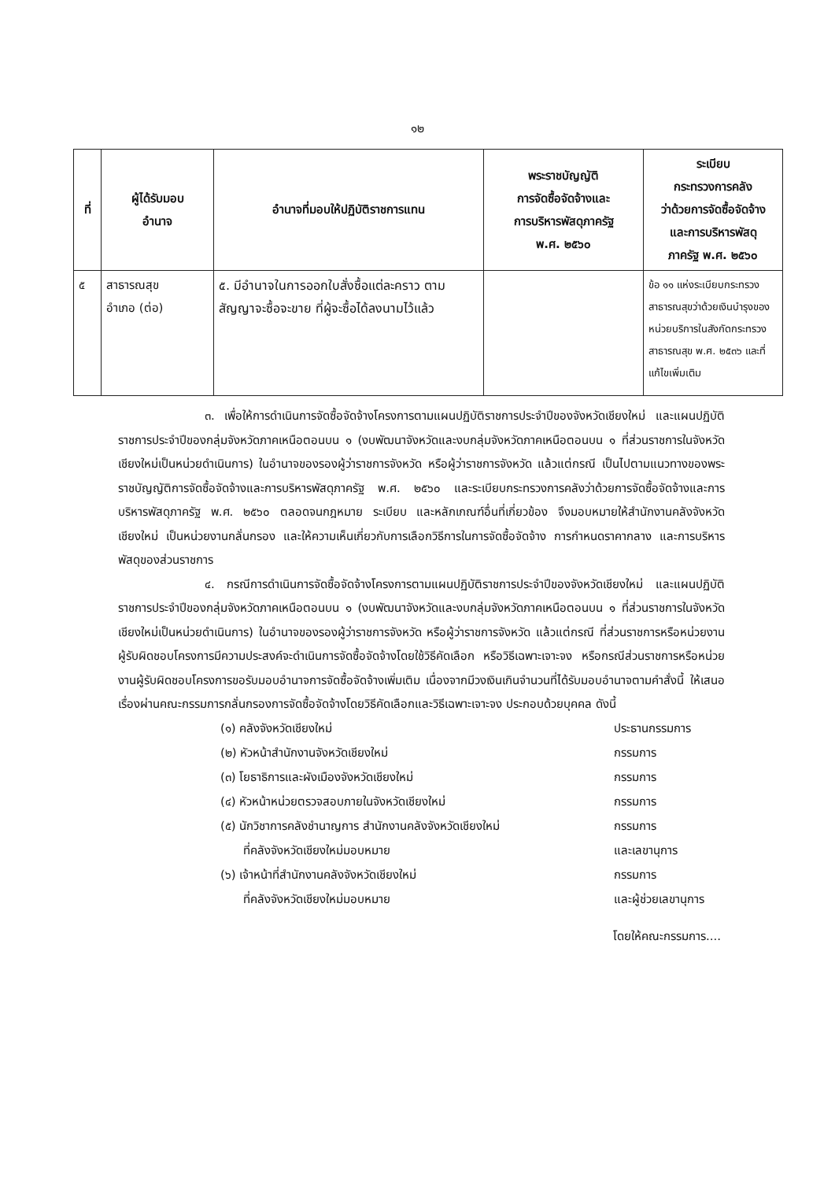๑๒
| ที่ | ผู้ได้รับมอบ อำนาจ | อำนาจที่มอบให้ปฏิบัติราชการแทน | พระราชบัญญัติ การจัดซื้อจัดจ้างและ การบริหารพัสดุภาครัฐ พ.ศ. ๒๕๖๐ | ระเบียบ กระทรวงการคลัง ว่าด้วยการจัดซื้อจัดจ้าง และการบริหารพัสดุ ภาครัฐ พ.ศ. ๒๕๖๐ |
| --- | --- | --- | --- | --- |
| ๕ | สาธารณสุข อำเภอ (ต่อ) | ๕. มีอำนาจในการออกใบสั่งซื้อแต่ละคราว ตามสัญญาจะซื้อจะขาย ที่ผู้จะซื้อได้ลงนามไว้แล้ว | | ข้อ ๑๑ แห่งระเบียบกระทรวงสาธารณสุขว่าด้วยเงินบำรุงของหน่วยบริการในสังกัดกระทรวงสาธารณสุข พ.ศ. ๒๕๓๖ และที่แก้ไขเพิ่มเติม |
๓. เพื่อให้การดำเนินการจัดซื้อจัดจ้างโครงการตามแผนปฏิบัติราชการประจำปีของจังหวัดเชียงใหม่ และแผนปฏิบัติราชการประจำปีของกลุ่มจังหวัดภาคเหนือตอนบน ๑ (งบพัฒนาจังหวัดและงบกลุ่มจังหวัดภาคเหนือตอนบน ๑ ที่ส่วนราชการในจังหวัดเชียงใหม่เป็นหน่วยดำเนินการ) ในอำนาจของรองผู้ว่าราชการจังหวัด หรือผู้ว่าราชการจังหวัด แล้วแต่กรณี เป็นไปตามแนวทางของพระราชบัญญัติการจัดซื้อจัดจ้างและการบริหารพัสดุภาครัฐ พ.ศ. ๒๕๖๐ และระเบียบกระทรวงการคลังว่าด้วยการจัดซื้อจัดจ้างและการบริหารพัสดุภาครัฐ พ.ศ. ๒๕๖๐ ตลอดจนกฎหมาย ระเบียบ และหลักเกณฑ์อื่นที่เกี่ยวข้อง จึงมอบหมายให้สำนักงานคลังจังหวัดเชียงใหม่ เป็นหน่วยงานกลั่นกรอง และให้ความเห็นเกี่ยวกับการเลือกวิธีการในการจัดซื้อจัดจ้าง การกำหนดราคากลาง และการบริหารพัสดุของส่วนราชการ
๔. กรณีการดำเนินการจัดซื้อจัดจ้างโครงการตามแผนปฏิบัติราชการประจำปีของจังหวัดเชียงใหม่ และแผนปฏิบัติราชการประจำปีของกลุ่มจังหวัดภาคเหนือตอนบน ๑ (งบพัฒนาจังหวัดและงบกลุ่มจังหวัดภาคเหนือตอนบน ๑ ที่ส่วนราชการในจังหวัดเชียงใหม่เป็นหน่วยดำเนินการ) ในอำนาจของรองผู้ว่าราชการจังหวัด หรือผู้ว่าราชการจังหวัด แล้วแต่กรณี ที่ส่วนราชการหรือหน่วยงานผู้รับผิดชอบโครงการมีความประสงค์จะดำเนินการจัดซื้อจัดจ้างโดยใช้วิธีคัดเลือก หรือวิธีเฉพาะเจาะจง หรือกรณีส่วนราชการหรือหน่วยงานผู้รับผิดชอบโครงการขอรับมอบอำนาจการจัดซื้อจัดจ้างเพิ่มเติม เนื่องจากมีวงเงินเกินจำนวนที่ได้รับมอบอำนาจตามคำสั่งนี้ ให้เสนอเรื่องผ่านคณะกรรมการกลั่นกรองการจัดซื้อจัดจ้างโดยวิธีคัดเลือกและวิธีเฉพาะเจาะจง ประกอบด้วยบุคคล ดังนี้
(๑) คลังจังหวัดเชียงใหม่ ประธานกรรมการ
(๒) หัวหน้าสำนักงานจังหวัดเชียงใหม่ กรรมการ
(๓) โยธาธิการและผังเมืองจังหวัดเชียงใหม่ กรรมการ
(๔) หัวหน้าหน่วยตรวจสอบภายในจังหวัดเชียงใหม่ กรรมการ
(๕) นักวิชาการคลังชำนาญการ สำนักงานคลังจังหวัดเชียงใหม่
ที่คลังจังหวัดเชียงใหม่มอบหมาย กรรมการ
และเลขานุการ
(๖) เจ้าหน้าที่สำนักงานคลังจังหวัดเชียงใหม่
ที่คลังจังหวัดเชียงใหม่มอบหมาย กรรมการ
และผู้ช่วยเลขานุการ
โดยให้คณะกรรมการ....